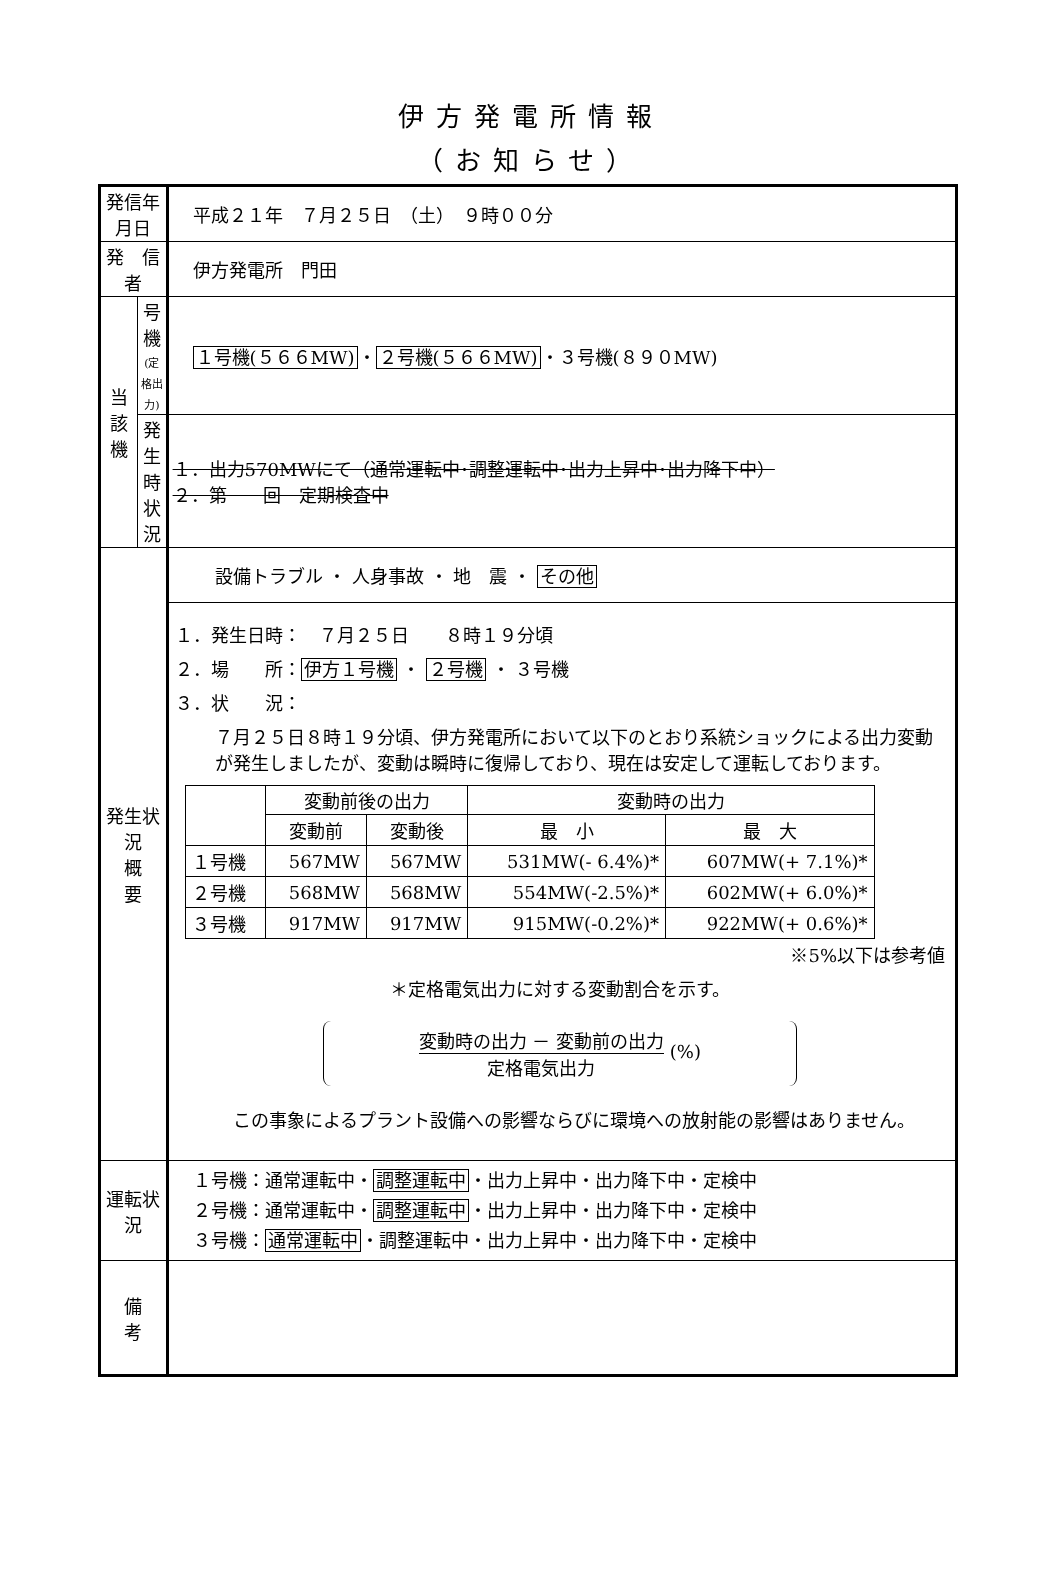伊方発電所情報
（お知らせ）
| 発信年月日 | | 平成２１年 ７月２５日 （土） ９時００分 |
| 発 信 者 | | 伊方発電所 門田 |
| 当 該 機 | 号 機 (定格出力) | １号機(５６６MW) ・ ２号機(５６６MW) ・３号機(８９０MW) |
| | 発生時 状 況 | １．出力570MWにて（通常運転中･調整運転中･出力上昇中･出力降下中） ２．第 回 定期検査中 |
| 発生状況 概 要 | | 設備トラブル ・ 人身事故 ・ 地 震 ・ その他 |
| | | １．発生日時： ７月２５日 ８時１９分頃 ２．場 所： 伊方１号機 ・ ２号機 ・ ３号機 ３．状 況： ７月２５日８時１９分頃、伊方発電所において以下のとおり系統ショックによる出力変動が発生しましたが、変動は瞬時に復帰しており、現在は安定して運転しております。 / / 変動前後の出力 / / 変動時の出力 / / / / 変動前 / 変動後 / 最 小 / 最 大 / / １号機 / 567MW / 567MW / 531MW(- 6.4%)* / 607MW(+ 7.1%)* / / ２号機 / 568MW / 568MW / 554MW(-2.5%)* / 602MW(+ 6.0%)* / / ３号機 / 917MW / 917MW / 915MW(-0.2%)* / 922MW(+ 0.6%)* / ※5%以下は参考値 ＊定格電気出力に対する変動割合を示す。 変動時の出力 － 変動前の出力 定格電気出力 (%) この事象によるプラント設備への影響ならびに環境への放射能の影響はありません。 |
| 運転状況 | | １号機：通常運転中・ 調整運転中 ・出力上昇中・出力降下中・定検中 ２号機：通常運転中・ 調整運転中 ・出力上昇中・出力降下中・定検中 ３号機： 通常運転中 ・調整運転中・出力上昇中・出力降下中・定検中 |
| 備 考 | | |